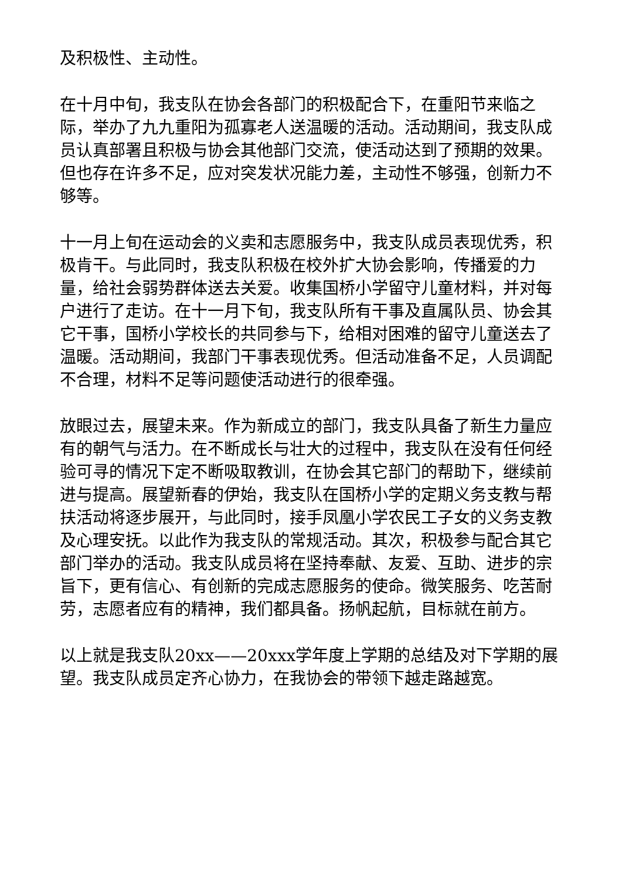及积极性、主动性。
在十月中旬，我支队在协会各部门的积极配合下，在重阳节来临之际，举办了九九重阳为孤寡老人送温暖的活动。活动期间，我支队成员认真部署且积极与协会其他部门交流，使活动达到了预期的效果。但也存在许多不足，应对突发状况能力差，主动性不够强，创新力不够等。
十一月上旬在运动会的义卖和志愿服务中，我支队成员表现优秀，积极肯干。与此同时，我支队积极在校外扩大协会影响，传播爱的力量，给社会弱势群体送去关爱。收集国桥小学留守儿童材料，并对每户进行了走访。在十一月下旬，我支队所有干事及直属队员、协会其它干事，国桥小学校长的共同参与下，给相对困难的留守儿童送去了温暖。活动期间，我部门干事表现优秀。但活动准备不足，人员调配不合理，材料不足等问题使活动进行的很牵强。
放眼过去，展望未来。作为新成立的部门，我支队具备了新生力量应有的朝气与活力。在不断成长与壮大的过程中，我支队在没有任何经验可寻的情况下定不断吸取教训，在协会其它部门的帮助下，继续前进与提高。展望新春的伊始，我支队在国桥小学的定期义务支教与帮扶活动将逐步展开，与此同时，接手凤凰小学农民工子女的义务支教及心理安抚。以此作为我支队的常规活动。其次，积极参与配合其它部门举办的活动。我支队成员将在坚持奉献、友爱、互助、进步的宗旨下，更有信心、有创新的完成志愿服务的使命。微笑服务、吃苦耐劳，志愿者应有的精神，我们都具备。扬帆起航，目标就在前方。
以上就是我支队20xx——20xxx学年度上学期的总结及对下学期的展望。我支队成员定齐心协力，在我协会的带领下越走路越宽。